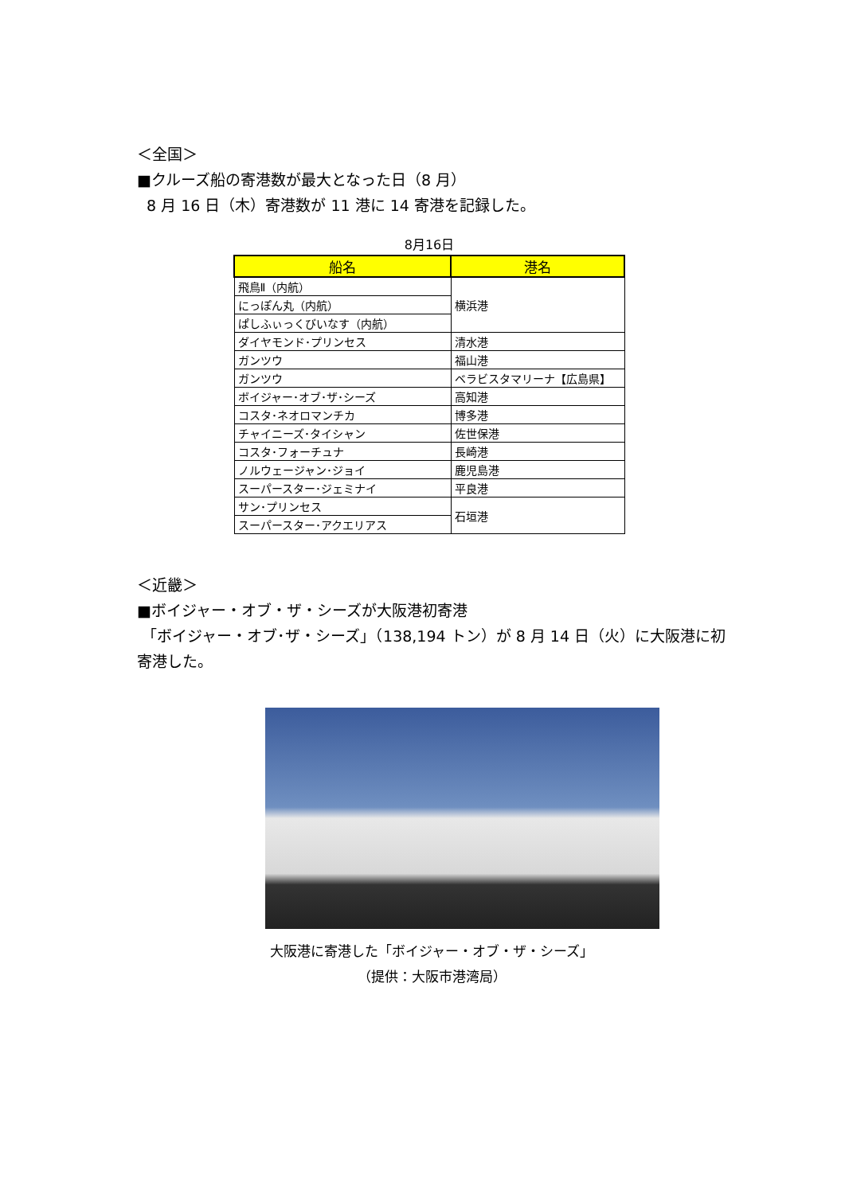＜全国＞
■クルーズ船の寄港数が最大となった日（8 月）
8 月 16 日（木）寄港数が 11 港に 14 寄港を記録した。
8月16日
| 船名 | 港名 |
| --- | --- |
| 飛鳥Ⅱ（内航） | 横浜港 |
| にっぽん丸（内航） | |
| ぱしふぃっくびいなす（内航） | |
| ダイヤモンド･プリンセス | 清水港 |
| ガンツウ | 福山港 |
| ガンツウ | ベラビスタマリーナ【広島県】 |
| ボイジャー･オブ･ザ･シーズ | 高知港 |
| コスタ･ネオロマンチカ | 博多港 |
| チャイニーズ･タイシャン | 佐世保港 |
| コスタ･フォーチュナ | 長崎港 |
| ノルウェージャン･ジョイ | 鹿児島港 |
| スーパースター･ジェミナイ | 平良港 |
| サン･プリンセス | 石垣港 |
| スーパースター･アクエリアス | |
＜近畿＞
■ボイジャー・オブ・ザ・シーズが大阪港初寄港
「ボイジャー・オブ･ザ・シーズ」（138,194 トン）が 8 月 14 日（火）に大阪港に初寄港した。
大阪港に寄港した「ボイジャー・オブ・ザ・シーズ」
（提供：大阪市港湾局）